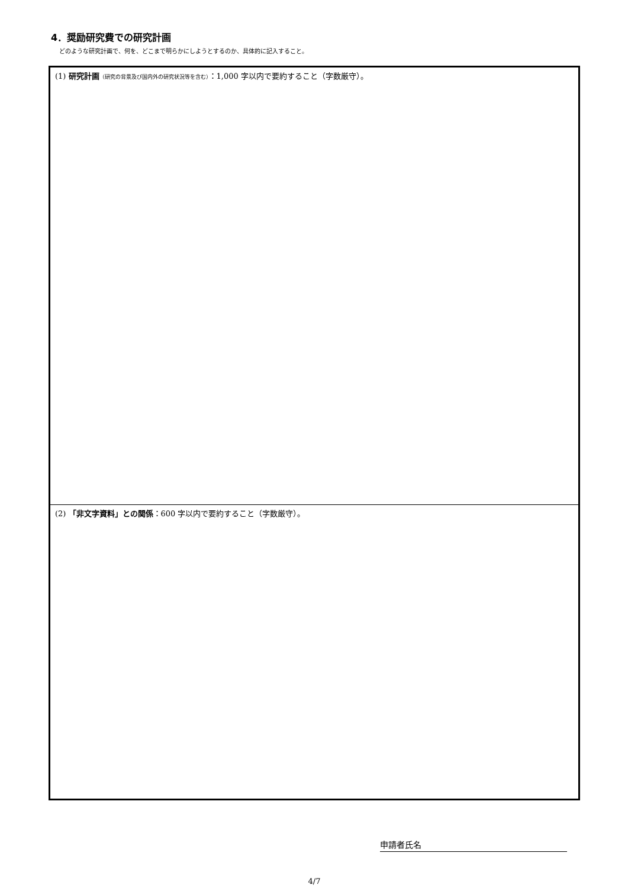4．奨励研究費での研究計画
どのような研究計画で、何を、どこまで明らかにしようとするのか、具体的に記入すること。
(1) 研究計画（研究の背景及び国内外の研究状況等を含む）：1,000 字以内で要約すること（字数厳守）。
(2) 「非文字資料」との関係：600 字以内で要約すること（字数厳守）。
申請者氏名
4/7